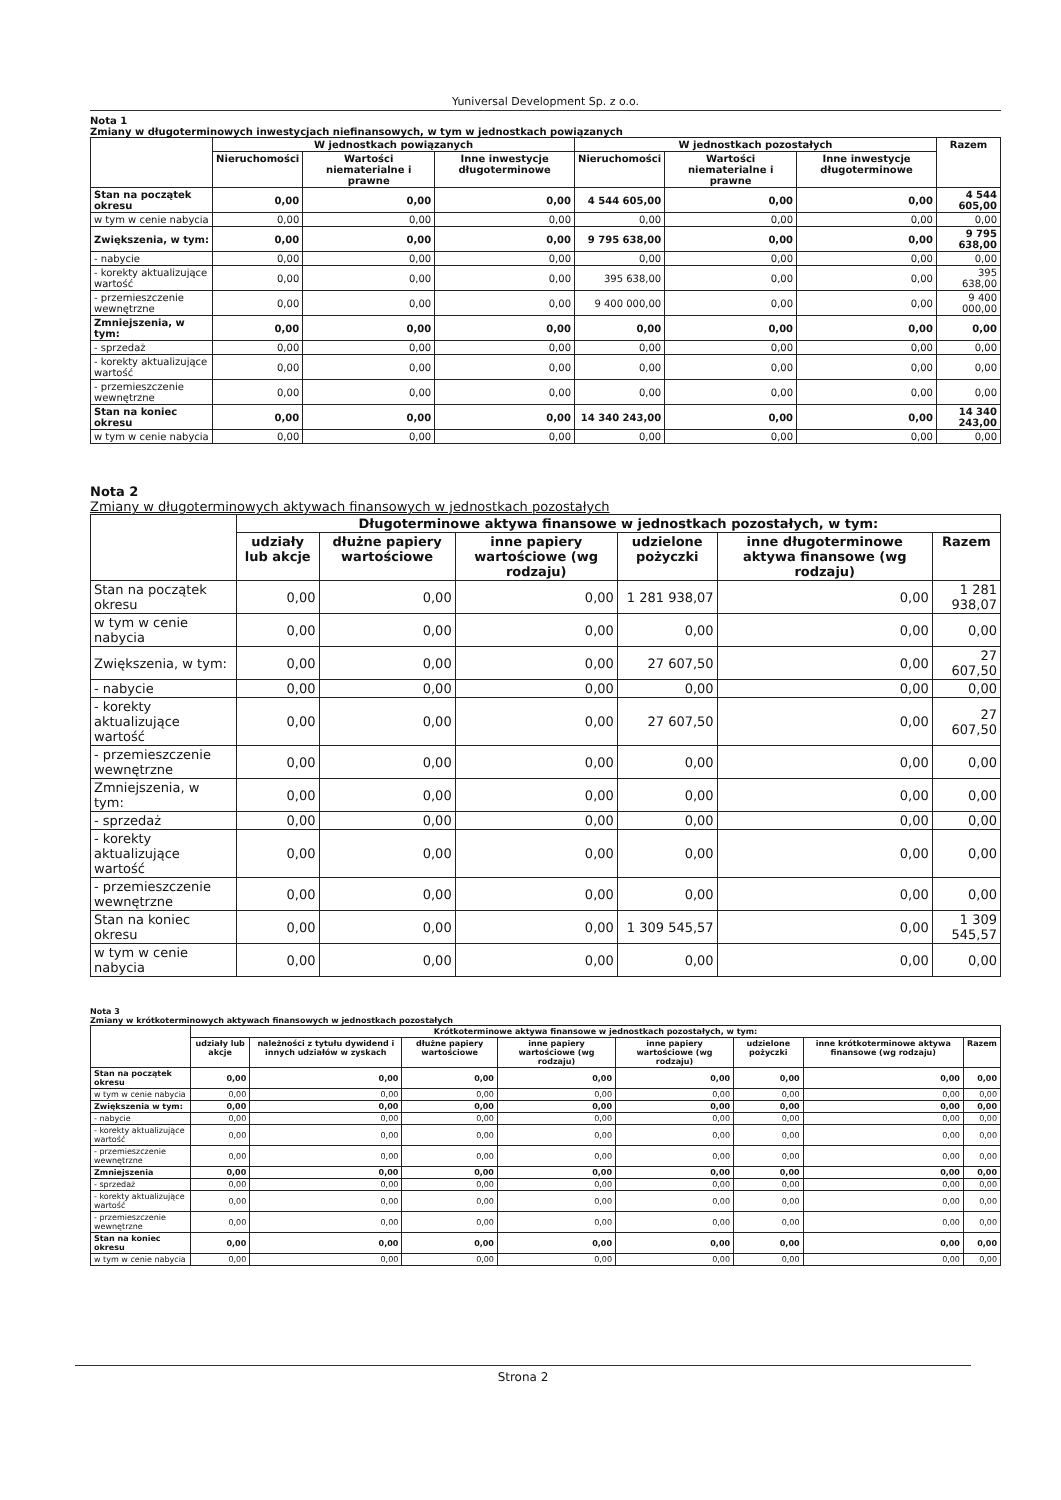Yuniversal Development Sp. z o.o.
Nota 1
Zmiany w długoterminowych inwestycjach niefinansowych, w tym w jednostkach powiązanych
| | W jednostkach powiązanych | | | W jednostkach pozostałych | | | Razem |
| --- | --- | --- | --- | --- | --- | --- | --- |
| | Nieruchomości | Wartości niematerialne i prawne | Inne inwestycje długoterminowe | Nieruchomości | Wartości niematerialne i prawne | Inne inwestycje długoterminowe | |
| Stan na początek okresu | 0,00 | 0,00 | 0,00 | 4 544 605,00 | 0,00 | 0,00 | 4 544 605,00 |
| w tym w cenie nabycia | 0,00 | 0,00 | 0,00 | 0,00 | 0,00 | 0,00 | 0,00 |
| Zwiększenia, w tym: | 0,00 | 0,00 | 0,00 | 9 795 638,00 | 0,00 | 0,00 | 9 795 638,00 |
| - nabycie | 0,00 | 0,00 | 0,00 | 0,00 | 0,00 | 0,00 | 0,00 |
| - korekty aktualizujące wartość | 0,00 | 0,00 | 0,00 | 395 638,00 | 0,00 | 0,00 | 395 638,00 |
| - przemieszczenie wewnętrzne | 0,00 | 0,00 | 0,00 | 9 400 000,00 | 0,00 | 0,00 | 9 400 000,00 |
| Zmniejszenia, w tym: | 0,00 | 0,00 | 0,00 | 0,00 | 0,00 | 0,00 | 0,00 |
| - sprzedaż | 0,00 | 0,00 | 0,00 | 0,00 | 0,00 | 0,00 | 0,00 |
| - korekty aktualizujące wartość | 0,00 | 0,00 | 0,00 | 0,00 | 0,00 | 0,00 | 0,00 |
| - przemieszczenie wewnętrzne | 0,00 | 0,00 | 0,00 | 0,00 | 0,00 | 0,00 | 0,00 |
| Stan na koniec okresu | 0,00 | 0,00 | 0,00 | 14 340 243,00 | 0,00 | 0,00 | 14 340 243,00 |
| w tym w cenie nabycia | 0,00 | 0,00 | 0,00 | 0,00 | 0,00 | 0,00 | 0,00 |
Nota 2
Zmiany w długoterminowych aktywach finansowych w jednostkach pozostałych
| | Długoterminowe aktywa finansowe w jednostkach pozostałych, w tym: | | | | | |
| --- | --- | --- | --- | --- | --- | --- |
| | udziały lub akcje | dłużne papiery wartościowe | inne papiery wartościowe (wg rodzaju) | udzielone pożyczki | inne długoterminowe aktywa finansowe (wg rodzaju) | Razem |
| Stan na początek okresu | 0,00 | 0,00 | 0,00 | 1 281 938,07 | 0,00 | 1 281 938,07 |
| w tym w cenie nabycia | 0,00 | 0,00 | 0,00 | 0,00 | 0,00 | 0,00 |
| Zwiększenia, w tym: | 0,00 | 0,00 | 0,00 | 27 607,50 | 0,00 | 27 607,50 |
| - nabycie | 0,00 | 0,00 | 0,00 | 0,00 | 0,00 | 0,00 |
| - korekty aktualizujące wartość | 0,00 | 0,00 | 0,00 | 27 607,50 | 0,00 | 27 607,50 |
| - przemieszczenie wewnętrzne | 0,00 | 0,00 | 0,00 | 0,00 | 0,00 | 0,00 |
| Zmniejszenia, w tym: | 0,00 | 0,00 | 0,00 | 0,00 | 0,00 | 0,00 |
| - sprzedaż | 0,00 | 0,00 | 0,00 | 0,00 | 0,00 | 0,00 |
| - korekty aktualizujące wartość | 0,00 | 0,00 | 0,00 | 0,00 | 0,00 | 0,00 |
| - przemieszczenie wewnętrzne | 0,00 | 0,00 | 0,00 | 0,00 | 0,00 | 0,00 |
| Stan na koniec okresu | 0,00 | 0,00 | 0,00 | 1 309 545,57 | 0,00 | 1 309 545,57 |
| w tym w cenie nabycia | 0,00 | 0,00 | 0,00 | 0,00 | 0,00 | 0,00 |
Nota 3
Zmiany w krótkoterminowych aktywach finansowych w jednostkach pozostałych
| | Krótkoterminowe aktywa finansowe w jednostkach pozostałych, w tym: | | | | | | | |
| --- | --- | --- | --- | --- | --- | --- | --- | --- |
| | udziały lub akcje | należności z tytułu dywidend i innych udziałów w zyskach | dłużne papiery wartościowe | inne papiery wartościowe (wg rodzaju) | inne papiery wartościowe (wg rodzaju) | udzielone pożyczki | inne krótkoterminowe aktywa finansowe (wg rodzaju) | Razem |
| Stan na początek okresu | 0,00 | 0,00 | 0,00 | 0,00 | 0,00 | 0,00 | 0,00 | 0,00 |
| w tym w cenie nabycia | 0,00 | 0,00 | 0,00 | 0,00 | 0,00 | 0,00 | 0,00 | 0,00 |
| Zwiększenia w tym: | 0,00 | 0,00 | 0,00 | 0,00 | 0,00 | 0,00 | 0,00 | 0,00 |
| - nabycie | 0,00 | 0,00 | 0,00 | 0,00 | 0,00 | 0,00 | 0,00 | 0,00 |
| - korekty aktualizujące wartość | 0,00 | 0,00 | 0,00 | 0,00 | 0,00 | 0,00 | 0,00 | 0,00 |
| - przemieszczenie wewnętrzne | 0,00 | 0,00 | 0,00 | 0,00 | 0,00 | 0,00 | 0,00 | 0,00 |
| Zmniejszenia | 0,00 | 0,00 | 0,00 | 0,00 | 0,00 | 0,00 | 0,00 | 0,00 |
| - sprzedaż | 0,00 | 0,00 | 0,00 | 0,00 | 0,00 | 0,00 | 0,00 | 0,00 |
| - korekty aktualizujące wartość | 0,00 | 0,00 | 0,00 | 0,00 | 0,00 | 0,00 | 0,00 | 0,00 |
| - przemieszczenie wewnętrzne | 0,00 | 0,00 | 0,00 | 0,00 | 0,00 | 0,00 | 0,00 | 0,00 |
| Stan na koniec okresu | 0,00 | 0,00 | 0,00 | 0,00 | 0,00 | 0,00 | 0,00 | 0,00 |
| w tym w cenie nabycia | 0,00 | 0,00 | 0,00 | 0,00 | 0,00 | 0,00 | 0,00 | 0,00 |
Strona 2